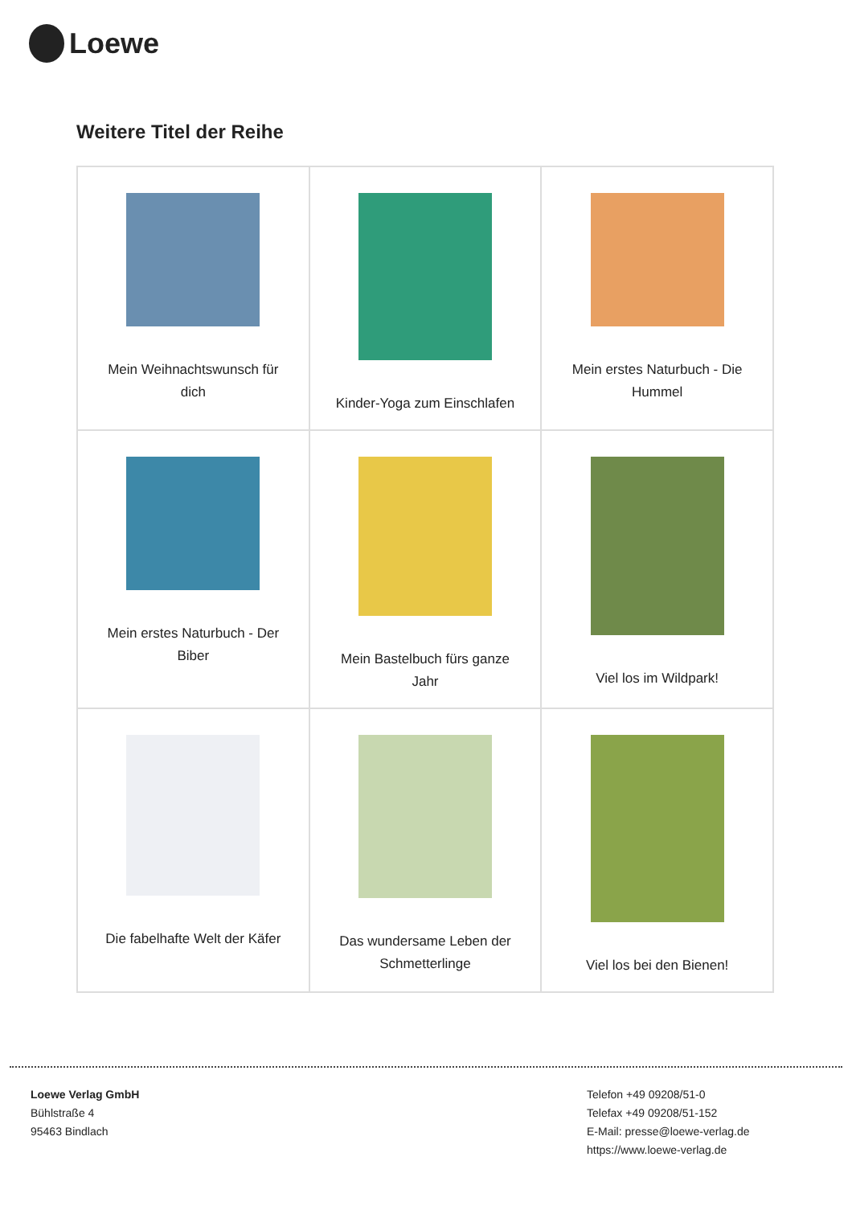Loewe
Weitere Titel der Reihe
| Mein Weihnachtswunsch für dich | Kinder-Yoga zum Einschlafen | Mein erstes Naturbuch - Die Hummel |
| Mein erstes Naturbuch - Der Biber | Mein Bastelbuch fürs ganze Jahr | Viel los im Wildpark! |
| Die fabelhafte Welt der Käfer | Das wundersame Leben der Schmetterlinge | Viel los bei den Bienen! |
Loewe Verlag GmbH
Bühlstraße 4
95463 Bindlach
Telefon +49 09208/51-0
Telefax +49 09208/51-152
E-Mail: presse@loewe-verlag.de
https://www.loewe-verlag.de